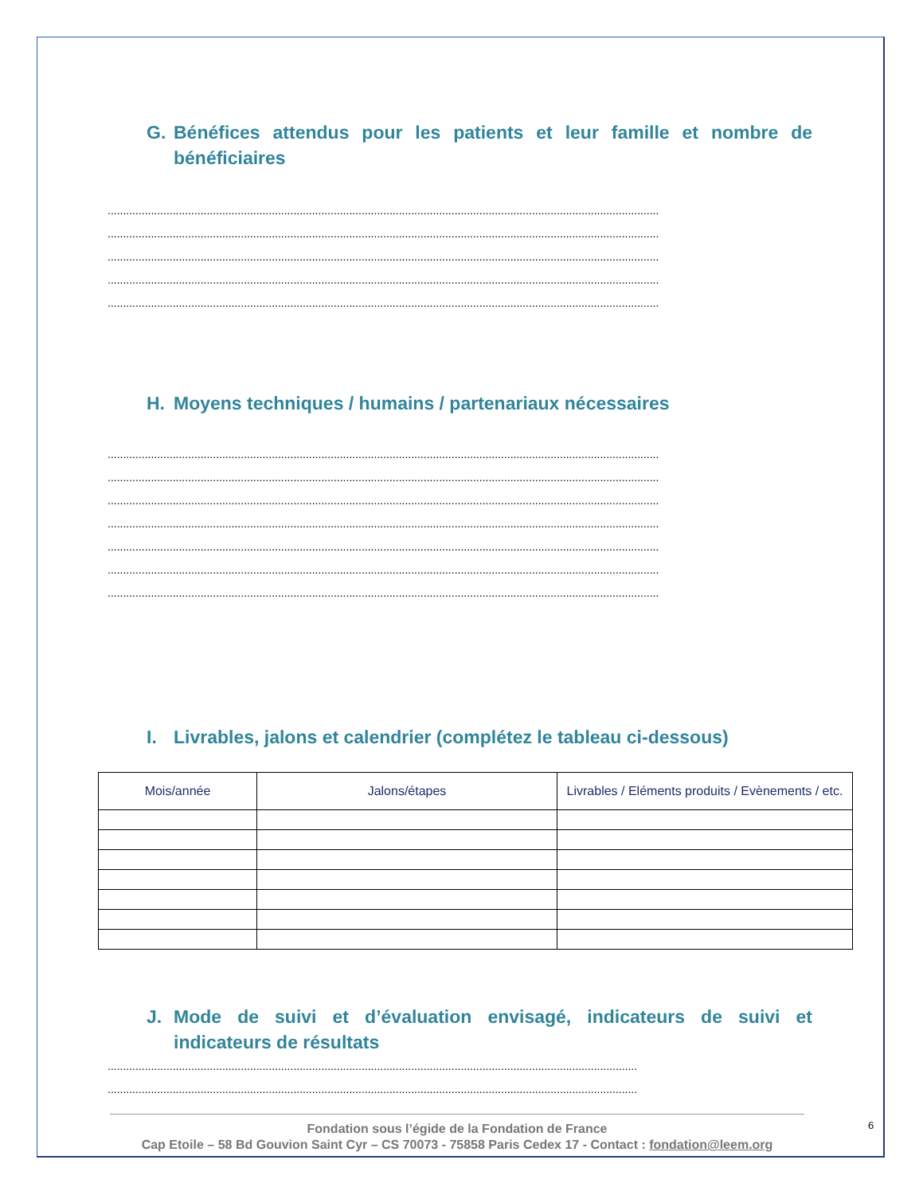G. Bénéfices attendus pour les patients et leur famille et nombre de bénéficiaires
..................................................................................................................................................................................
..................................................................................................................................................................................
..................................................................................................................................................................................
..................................................................................................................................................................................
..................................................................................................................................................................................
H. Moyens techniques / humains / partenariaux nécessaires
..................................................................................................................................................................................
..................................................................................................................................................................................
..................................................................................................................................................................................
..................................................................................................................................................................................
..................................................................................................................................................................................
..................................................................................................................................................................................
..................................................................................................................................................................................
I. Livrables, jalons et calendrier (complétez le tableau ci-dessous)
| Mois/année | Jalons/étapes | Livrables / Eléments produits / Evènements / etc. |
| --- | --- | --- |
J. Mode de suivi et d’évaluation envisagé, indicateurs de suivi et indicateurs de résultats
...........................................................................................................................................................................
...........................................................................................................................................................................
Fondation sous l’égide de la Fondation de France
Cap Etoile – 58 Bd Gouvion Saint Cyr – CS 70073 - 75858 Paris Cedex 17 - Contact : fondation@leem.org
6